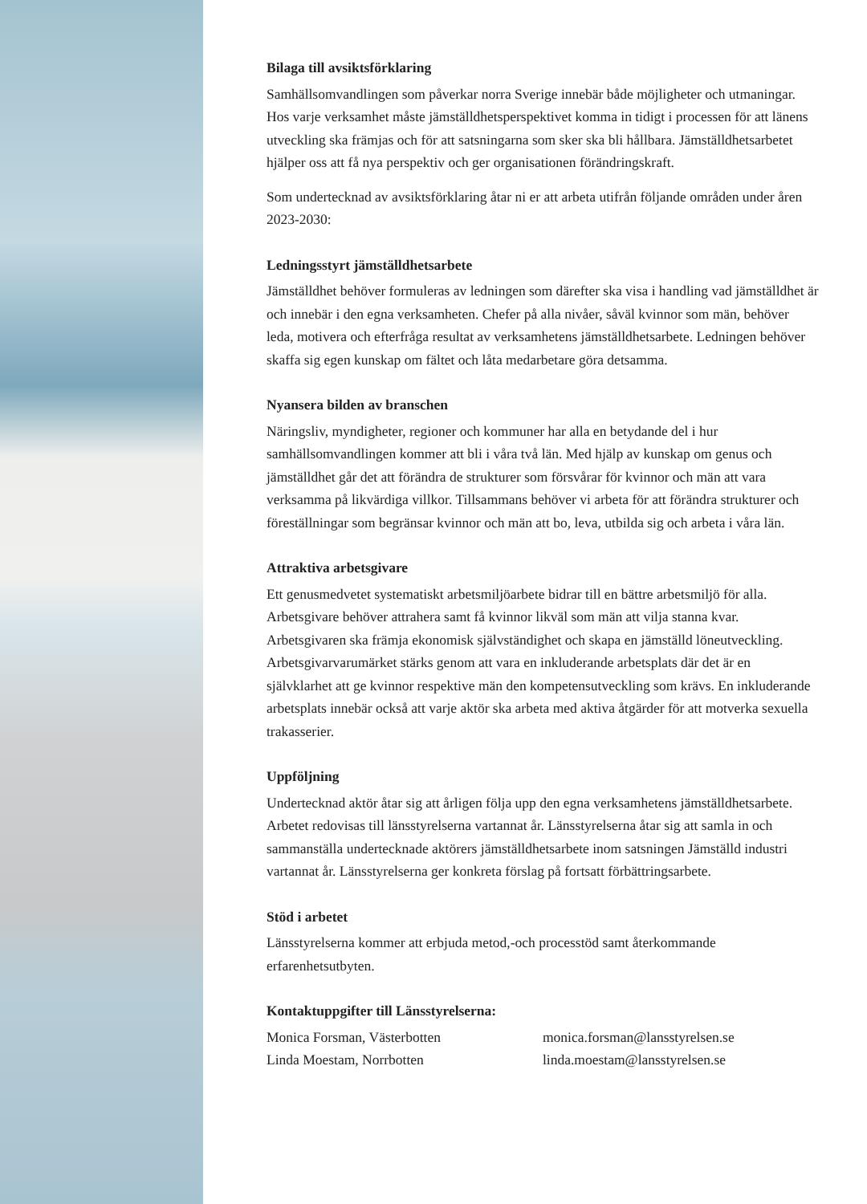Bilaga till avsiktsförklaring
Samhällsomvandlingen som påverkar norra Sverige innebär både möjligheter och utmaningar. Hos varje verksamhet måste jämställdhetsperspektivet komma in tidigt i processen för att länens utveckling ska främjas och för att satsningarna som sker ska bli hållbara. Jämställdhetsarbetet hjälper oss att få nya perspektiv och ger organisationen förändringskraft.
Som undertecknad av avsiktsförklaring åtar ni er att arbeta utifrån följande områden under åren 2023-2030:
Ledningsstyrt jämställdhetsarbete
Jämställdhet behöver formuleras av ledningen som därefter ska visa i handling vad jämställdhet är och innebär i den egna verksamheten. Chefer på alla nivåer, såväl kvinnor som män, behöver leda, motivera och efterfråga resultat av verksamhetens jämställdhetsarbete. Ledningen behöver skaffa sig egen kunskap om fältet och låta medarbetare göra detsamma.
Nyansera bilden av branschen
Näringsliv, myndigheter, regioner och kommuner har alla en betydande del i hur samhällsomvandlingen kommer att bli i våra två län. Med hjälp av kunskap om genus och jämställdhet går det att förändra de strukturer som försvårar för kvinnor och män att vara verksamma på likvärdiga villkor. Tillsammans behöver vi arbeta för att förändra strukturer och föreställningar som begränsar kvinnor och män att bo, leva, utbilda sig och arbeta i våra län.
Attraktiva arbetsgivare
Ett genusmedvetet systematiskt arbetsmiljöarbete bidrar till en bättre arbetsmiljö för alla. Arbetsgivare behöver attrahera samt få kvinnor likväl som män att vilja stanna kvar. Arbetsgivaren ska främja ekonomisk självständighet och skapa en jämställd löneutveckling. Arbetsgivarvarumärket stärks genom att vara en inkluderande arbetsplats där det är en självklarhet att ge kvinnor respektive män den kompetensutveckling som krävs. En inkluderande arbetsplats innebär också att varje aktör ska arbeta med aktiva åtgärder för att motverka sexuella trakasserier.
Uppföljning
Undertecknad aktör åtar sig att årligen följa upp den egna verksamhetens jämställdhetsarbete. Arbetet redovisas till länsstyrelserna vartannat år. Länsstyrelserna åtar sig att samla in och sammanställa undertecknade aktörers jämställdhetsarbete inom satsningen Jämställd industri vartannat år. Länsstyrelserna ger konkreta förslag på fortsatt förbättringsarbete.
Stöd i arbetet
Länsstyrelserna kommer att erbjuda metod,-och processtöd samt återkommande erfarenhetsutbyten.
Kontaktuppgifter till Länsstyrelserna:
Monica Forsman, Västerbotten
Linda Moestam, Norrbotten
monica.forsman@lansstyrelsen.se
linda.moestam@lansstyrelsen.se